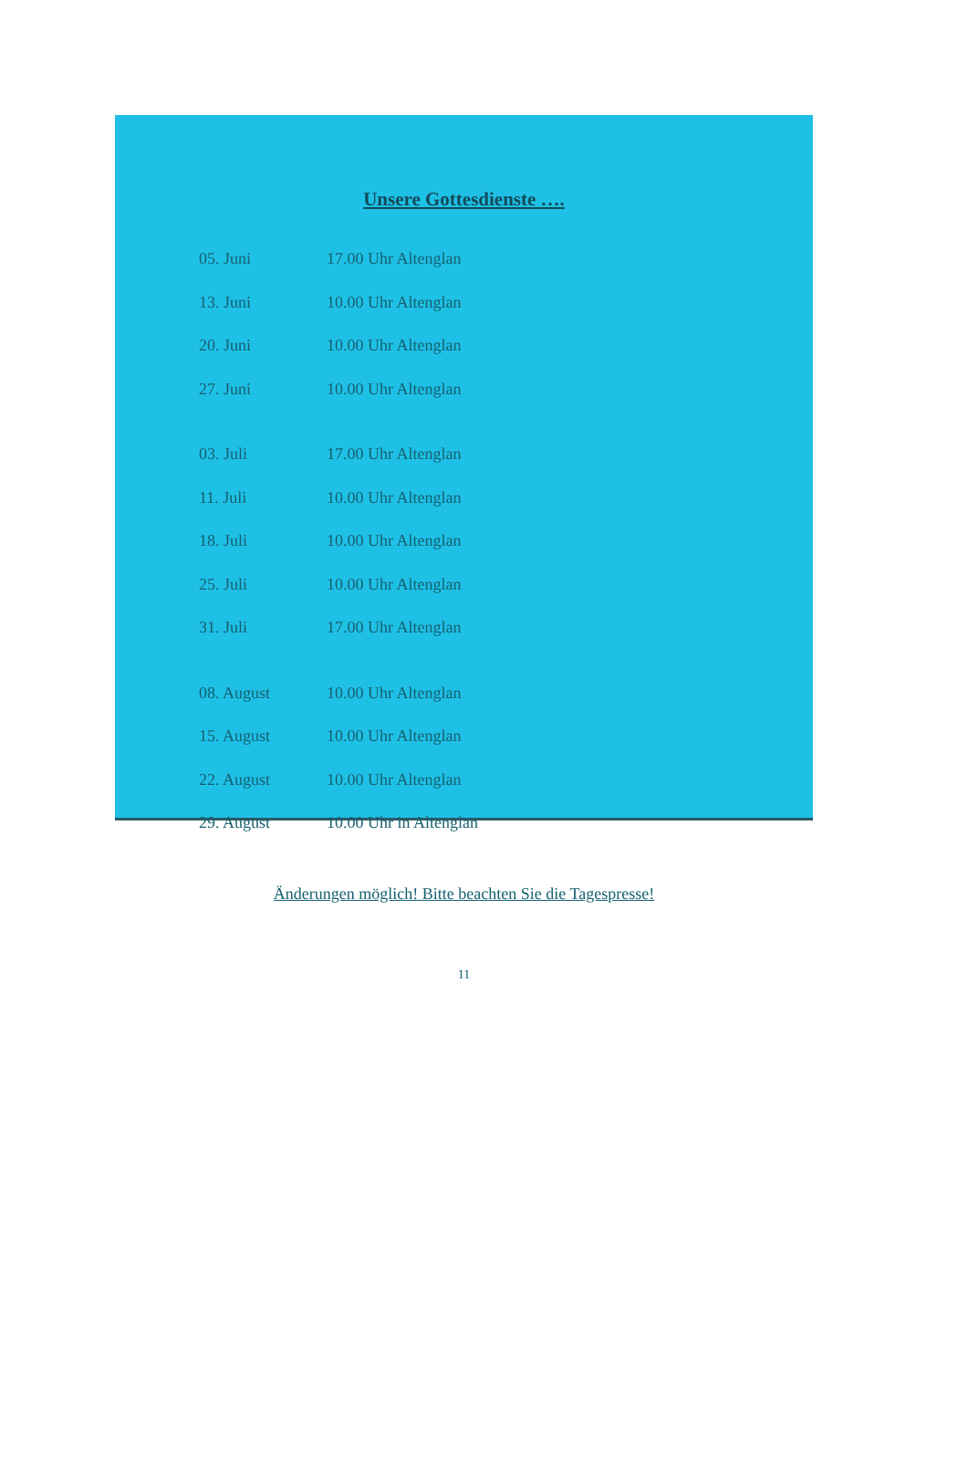Unsere Gottesdienste ….
| 05. Juni | 17.00 Uhr Altenglan |
| 13. Juni | 10.00 Uhr Altenglan |
| 20. Juni | 10.00 Uhr Altenglan |
| 27. Juni | 10.00 Uhr Altenglan |
| 03. Juli | 17.00 Uhr Altenglan |
| 11. Juli | 10.00 Uhr Altenglan |
| 18. Juli | 10.00 Uhr Altenglan |
| 25. Juli | 10.00 Uhr Altenglan |
| 31. Juli | 17.00 Uhr Altenglan |
| 08. August | 10.00 Uhr Altenglan |
| 15. August | 10.00 Uhr Altenglan |
| 22. August | 10.00 Uhr Altenglan |
| 29. August | 10.00 Uhr in Altenglan |
Änderungen möglich! Bitte beachten Sie die Tagespresse!
11